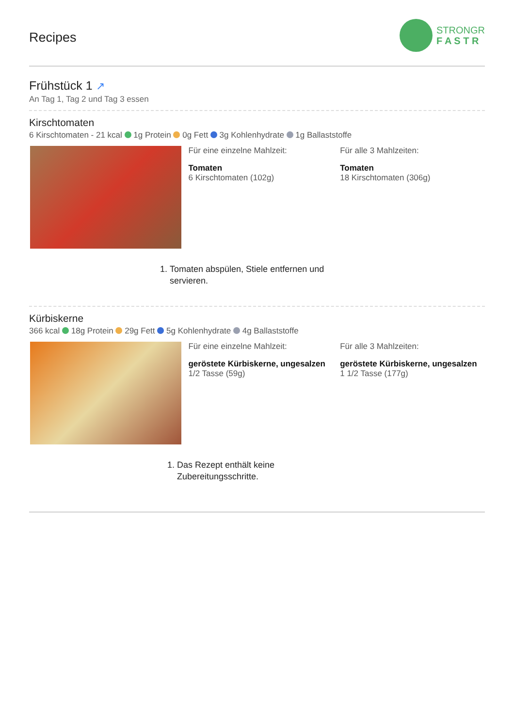Recipes
STRONGR
F A S T R
Frühstück 1 ↗
An Tag 1, Tag 2 und Tag 3 essen
Kirschtomaten
6 Kirschtomaten - 21 kcal 1g Protein 0g Fett 3g Kohlenhydrate 1g Ballaststoffe
Für eine einzelne Mahlzeit:
Tomaten
6 Kirschtomaten (102g)
Für alle 3 Mahlzeiten:
Tomaten
18 Kirschtomaten (306g)
1. Tomaten abspülen, Stiele entfernen und servieren.
Kürbiskerne
366 kcal 18g Protein 29g Fett 5g Kohlenhydrate 4g Ballaststoffe
Für eine einzelne Mahlzeit:
geröstete Kürbiskerne, ungesalzen
1/2 Tasse (59g)
Für alle 3 Mahlzeiten:
geröstete Kürbiskerne, ungesalzen
1 1/2 Tasse (177g)
1. Das Rezept enthält keine Zubereitungsschritte.